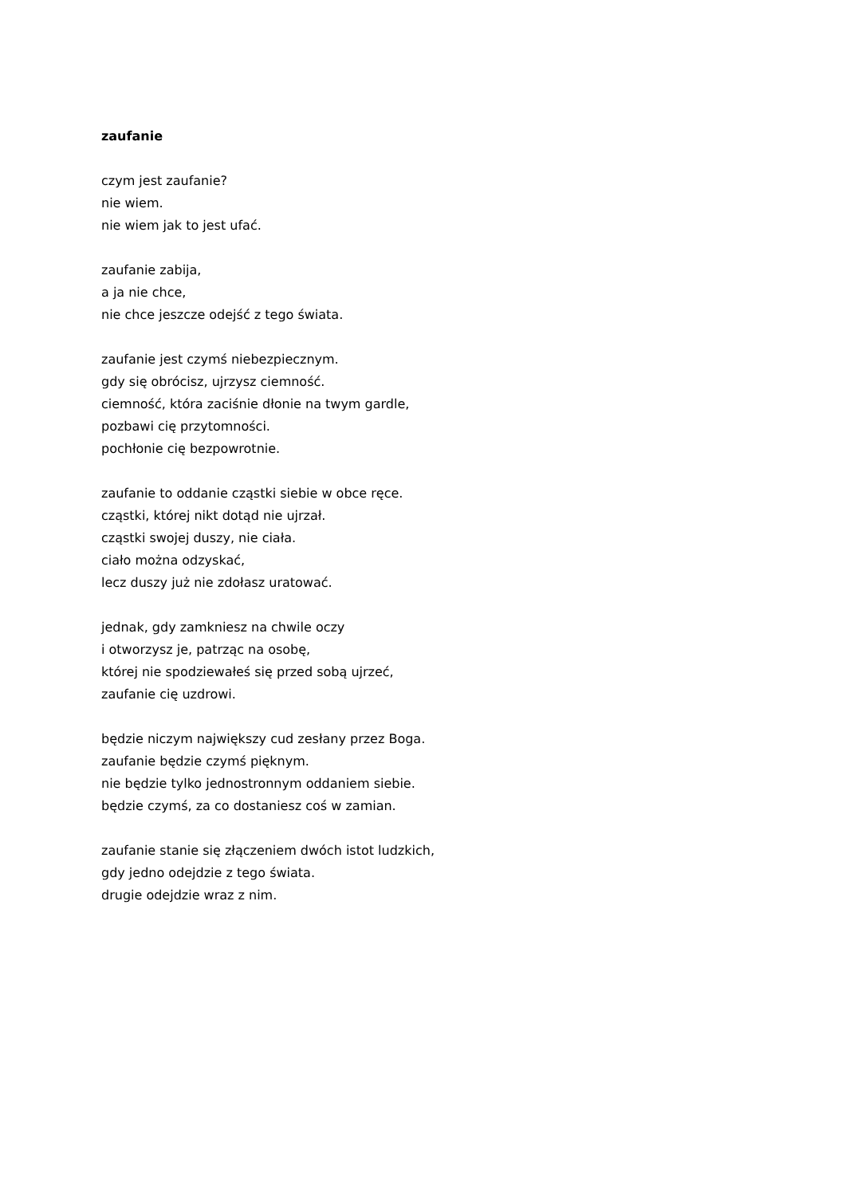zaufanie
czym jest zaufanie?
nie wiem.
nie wiem jak to jest ufać.
zaufanie zabija,
a ja nie chce,
nie chce jeszcze odejść z tego świata.
zaufanie jest czymś niebezpiecznym.
gdy się obrócisz, ujrzysz ciemność.
ciemność, która zaciśnie dłonie na twym gardle,
pozbawi cię przytomności.
pochłonie cię bezpowrotnie.
zaufanie to oddanie cząstki siebie w obce ręce.
cząstki, której nikt dotąd nie ujrzał.
cząstki swojej duszy, nie ciała.
ciało można odzyskać,
lecz duszy już nie zdołasz uratować.
jednak, gdy zamkniesz na chwile oczy
i otworzysz je, patrząc na osobę,
której nie spodziewałeś się przed sobą ujrzeć,
zaufanie cię uzdrowi.
będzie niczym największy cud zesłany przez Boga.
zaufanie będzie czymś pięknym.
nie będzie tylko jednostronnym oddaniem siebie.
będzie czymś, za co dostaniesz coś w zamian.
zaufanie stanie się złączeniem dwóch istot ludzkich,
gdy jedno odejdzie z tego świata.
drugie odejdzie wraz z nim.